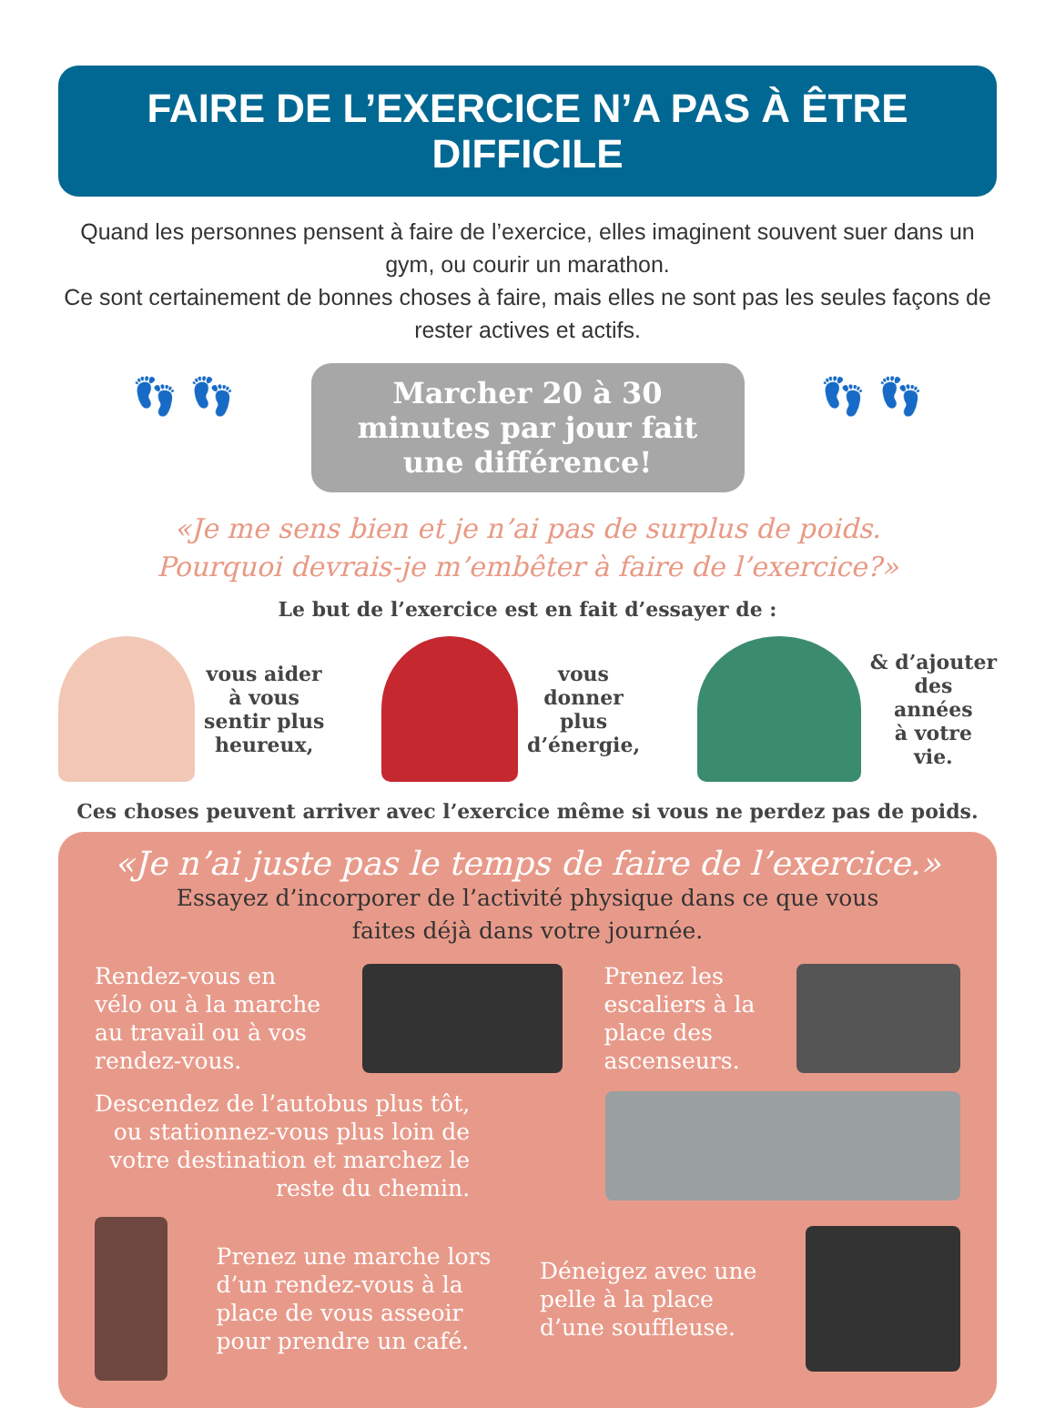FAIRE DE L’EXERCICE N’A PAS À ÊTRE DIFFICILE
Quand les personnes pensent à faire de l’exercice, elles imaginent souvent suer dans un gym, ou courir un marathon.
Ce sont certainement de bonnes choses à faire, mais elles ne sont pas les seules façons de rester actives et actifs.
👣 👣
Marcher 20 à 30 minutes par jour fait une différence!
👣 👣
«Je me sens bien et je n’ai pas de surplus de poids.
Pourquoi devrais-je m’embêter à faire de l’exercice?»
Le but de l’exercice est en fait d’essayer de :
vous aider
à vous
sentir plus
heureux,
vous
donner
plus
d’énergie,
& d’ajouter
des
années
à votre
vie.
Ces choses peuvent arriver avec l’exercice même si vous ne perdez pas de poids.
«Je n’ai juste pas le temps de faire de l’exercice.»
Essayez d’incorporer de l’activité physique dans ce que vous
faites déjà dans votre journée.
Rendez-vous en
vélo ou à la marche
au travail ou à vos
rendez-vous.
Prenez les
escaliers à la
place des
ascenseurs.
Descendez de l’autobus plus tôt,
ou stationnez-vous plus loin de
votre destination et marchez le
reste du chemin.
Prenez une marche lors
d’un rendez-vous à la
place de vous asseoir
pour prendre un café.
Déneigez avec une
pelle à la place
d’une souffleuse.